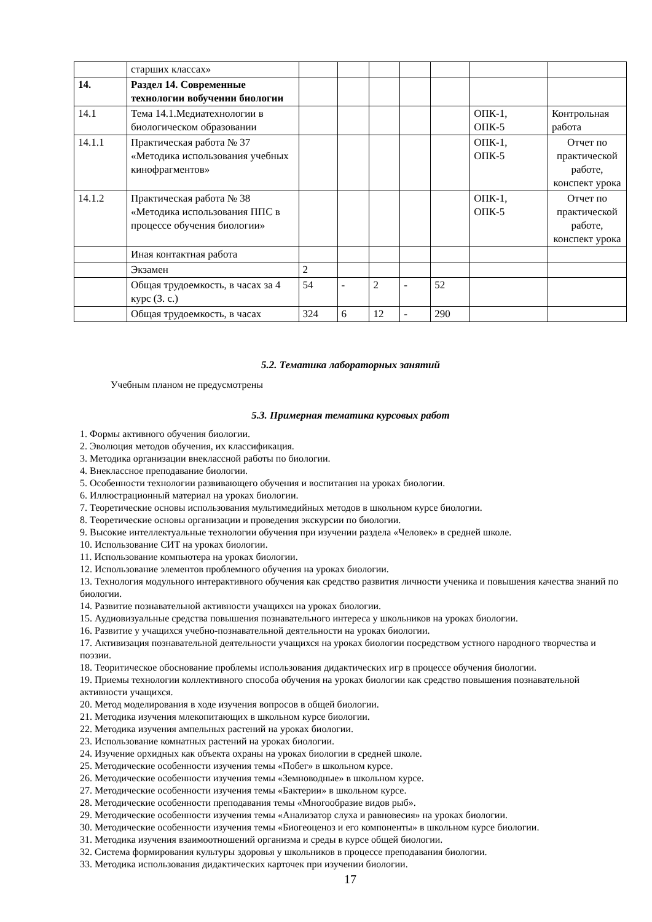| | старших классах» | | | | | | | |
| 14. | Раздел 14. Современные технологии вобучении биологии | | | | | | | |
| 14.1 | Тема 14.1.Медиатехнологии в биологическом образовании | | | | | | ОПК-1, ОПК-5 | Контрольная работа |
| 14.1.1 | Практическая работа № 37 «Методика использования учебных кинофрагментов» | | | | | | ОПК-1, ОПК-5 | Отчет по практической работе, конспект урока |
| 14.1.2 | Практическая работа № 38 «Методика использования ППС в процессе обучения биологии» | | | | | | ОПК-1, ОПК-5 | Отчет по практической работе, конспект урока |
| | Иная контактная работа | | | | | | | |
| | Экзамен | 2 | | | | | | |
| | Общая трудоемкость, в часах за 4 курс (З. с.) | 54 | - | 2 | - | 52 | | |
| | Общая трудоемкость, в часах | 324 | 6 | 12 | - | 290 | | |
5.2. Тематика лабораторных занятий
Учебным планом не предусмотрены
5.3. Примерная тематика курсовых работ
1. Формы активного обучения биологии.
2. Эволюция методов обучения, их классификация.
3. Методика организации внеклассной работы по биологии.
4. Внеклассное преподавание биологии.
5. Особенности технологии развивающего обучения и воспитания на уроках биологии.
6. Иллюстрационный материал на уроках биологии.
7. Теоретические основы использования мультимедийных методов в школьном курсе биологии.
8. Теоретические основы организации и проведения экскурсии по биологии.
9. Высокие интеллектуальные технологии обучения при изучении раздела «Человек» в средней школе.
10. Использование СИТ на уроках биологии.
11. Использование компьютера на уроках биологии.
12. Использование элементов проблемного обучения на уроках биологии.
13. Технология модульного интерактивного обучения как средство развития личности ученика и повышения качества знаний по биологии.
14. Развитие познавательной активности учащихся на уроках биологии.
15. Аудиовизуальные средства повышения познавательного интереса у школьников на уроках биологии.
16. Развитие у учащихся учебно-познавательной деятельности на уроках биологии.
17. Активизация познавательной деятельности учащихся на уроках биологии посредством устного народного творчества и поэзии.
18. Теоритическое обоснование проблемы использования дидактических игр в процессе обучения биологии.
19. Приемы технологии коллективного способа обучения на уроках биологии как средство повышения познавательной активности учащихся.
20. Метод моделирования в ходе изучения вопросов в общей биологии.
21. Методика изучения млекопитающих в школьном курсе биологии.
22. Методика изучения ампельных растений на уроках биологии.
23. Использование комнатных растений на уроках биологии.
24. Изучение орхидных как объекта охраны на уроках биологии в средней школе.
25. Методические особенности изучения темы «Побег» в школьном курсе.
26. Методические особенности изучения темы «Земноводные» в школьном курсе.
27. Методические особенности изучения темы «Бактерии» в школьном курсе.
28. Методические особенности преподавания темы «Многообразие видов рыб».
29. Методические особенности изучения темы «Анализатор слуха и равновесия» на уроках биологии.
30. Методические особенности изучения темы «Биогеоценоз и его компоненты» в школьном курсе биологии.
31. Методика изучения взаимоотношений организма и среды в курсе общей биологии.
32. Система формирования культуры здоровья у школьников в процессе преподавания биологии.
33. Методика использования дидактических карточек при изучении биологии.
17